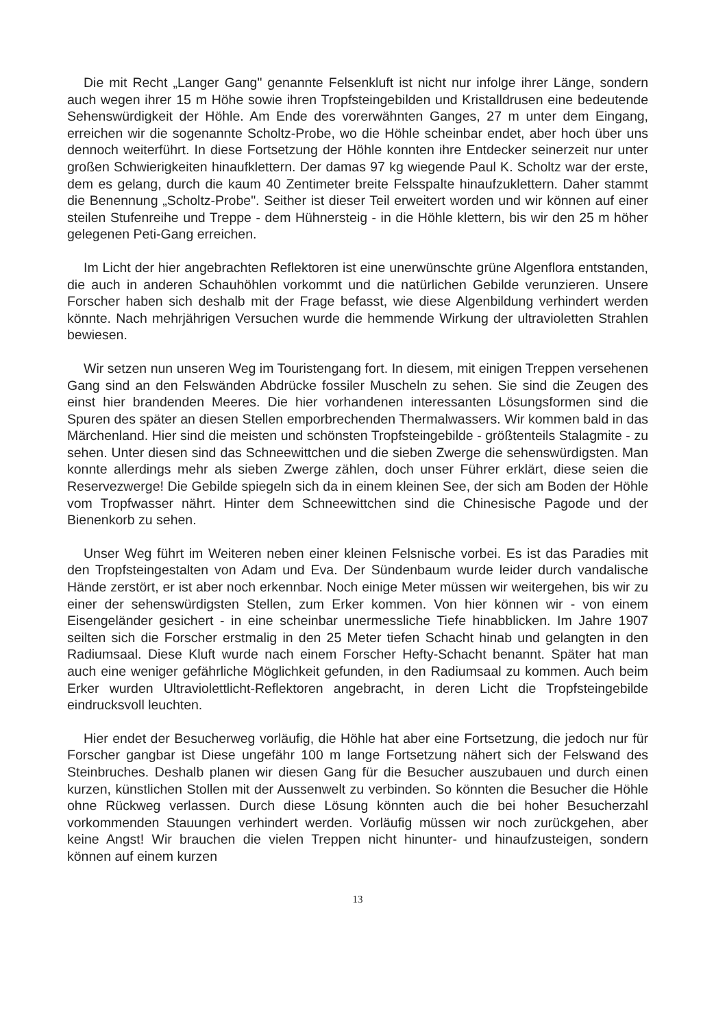Die mit Recht „Langer Gang" genannte Felsenkluft ist nicht nur infolge ihrer Länge, sondern auch wegen ihrer 15 m Höhe sowie ihren Tropfsteingebilden und Kristalldrusen eine bedeutende Sehenswürdigkeit der Höhle. Am Ende des vorerwähnten Ganges, 27 m unter dem Eingang, erreichen wir die sogenannte Scholtz-Probe, wo die Höhle scheinbar endet, aber hoch über uns dennoch weiterführt. In diese Fortsetzung der Höhle konnten ihre Entdecker seinerzeit nur unter großen Schwierigkeiten hinaufklettern. Der damas 97 kg wiegende Paul K. Scholtz war der erste, dem es gelang, durch die kaum 40 Zentimeter breite Felsspalte hinaufzuklettern. Daher stammt die Benennung „Scholtz-Probe". Seither ist dieser Teil erweitert worden und wir können auf einer steilen Stufenreihe und Treppe - dem Hühnersteig - in die Höhle klettern, bis wir den 25 m höher gelegenen Peti-Gang erreichen.
Im Licht der hier angebrachten Reflektoren ist eine unerwünschte grüne Algenflora entstanden, die auch in anderen Schauhöhlen vorkommt und die natürlichen Gebilde verunzieren. Unsere Forscher haben sich deshalb mit der Frage befasst, wie diese Algenbildung verhindert werden könnte. Nach mehrjährigen Versuchen wurde die hemmende Wirkung der ultravioletten Strahlen bewiesen.
Wir setzen nun unseren Weg im Touristengang fort. In diesem, mit einigen Treppen versehenen Gang sind an den Felswänden Abdrücke fossiler Muscheln zu sehen. Sie sind die Zeugen des einst hier brandenden Meeres. Die hier vorhandenen interessanten Lösungsformen sind die Spuren des später an diesen Stellen emporbrechenden Thermalwassers. Wir kommen bald in das Märchenland. Hier sind die meisten und schönsten Tropfsteingebilde - größtenteils Stalagmite - zu sehen. Unter diesen sind das Schneewittchen und die sieben Zwerge die sehenswürdigsten. Man konnte allerdings mehr als sieben Zwerge zählen, doch unser Führer erklärt, diese seien die Reservezwerge! Die Gebilde spiegeln sich da in einem kleinen See, der sich am Boden der Höhle vom Tropfwasser nährt. Hinter dem Schneewittchen sind die Chinesische Pagode und der Bienenkorb zu sehen.
Unser Weg führt im Weiteren neben einer kleinen Felsnische vorbei. Es ist das Paradies mit den Tropfsteingestalten von Adam und Eva. Der Sündenbaum wurde leider durch vandalische Hände zerstört, er ist aber noch erkennbar. Noch einige Meter müssen wir weitergehen, bis wir zu einer der sehenswürdigsten Stellen, zum Erker kommen. Von hier können wir - von einem Eisengeländer gesichert - in eine scheinbar unermessliche Tiefe hinabblicken. Im Jahre 1907 seilten sich die Forscher erstmalig in den 25 Meter tiefen Schacht hinab und gelangten in den Radiumsaal. Diese Kluft wurde nach einem Forscher Hefty-Schacht benannt. Später hat man auch eine weniger gefährliche Möglichkeit gefunden, in den Radiumsaal zu kommen. Auch beim Erker wurden Ultraviolettlicht-Reflektoren angebracht, in deren Licht die Tropfsteingebilde eindrucksvoll leuchten.
Hier endet der Besucherweg vorläufig, die Höhle hat aber eine Fortsetzung, die jedoch nur für Forscher gangbar ist Diese ungefähr 100 m lange Fortsetzung nähert sich der Felswand des Steinbruches. Deshalb planen wir diesen Gang für die Besucher auszubauen und durch einen kurzen, künstlichen Stollen mit der Aussenwelt zu verbinden. So könnten die Besucher die Höhle ohne Rückweg verlassen. Durch diese Lösung könnten auch die bei hoher Besucherzahl vorkommenden Stauungen verhindert werden. Vorläufig müssen wir noch zurückgehen, aber keine Angst! Wir brauchen die vielen Treppen nicht hinunter- und hinaufzusteigen, sondern können auf einem kurzen
13